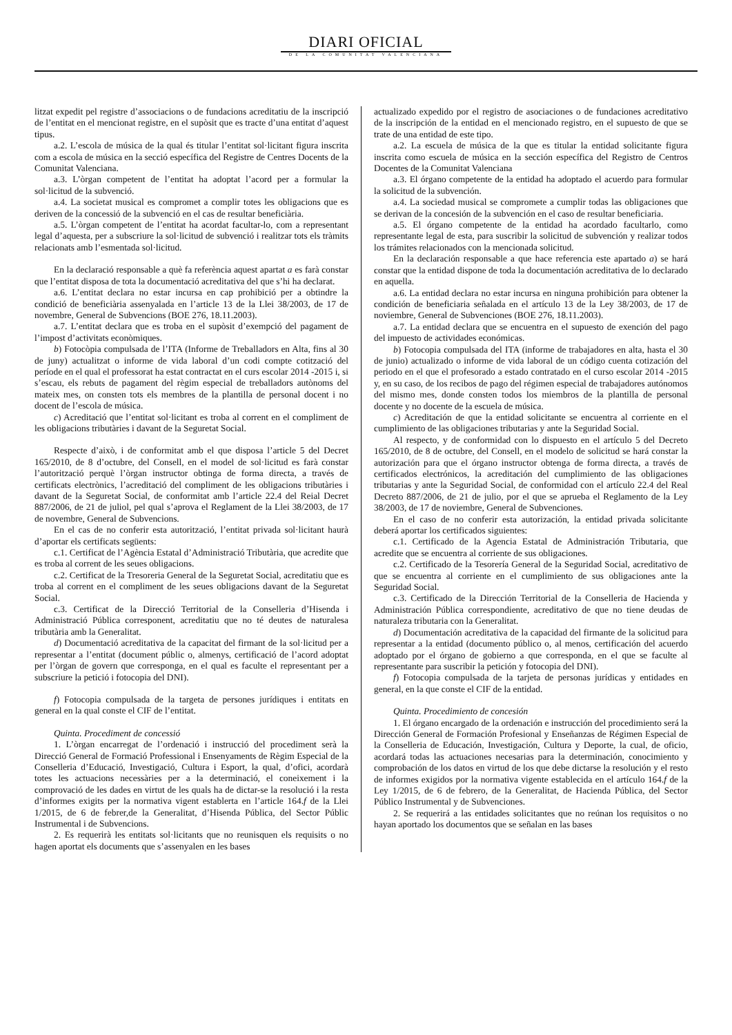DIARI OFICIAL
DE LA COMUNITAT VALENCIANA
litzat expedit pel registre d’associacions o de fundacions acreditatiu de la inscripció de l’entitat en el mencionat registre, en el supòsit que es tracte d’una entitat d’aquest tipus.
a.2. L’escola de música de la qual és titular l’entitat sol·licitant figura inscrita com a escola de música en la secció específica del Registre de Centres Docents de la Comunitat Valenciana.
a.3. L’òrgan competent de l’entitat ha adoptat l’acord per a formular la sol·licitud de la subvenció.
a.4. La societat musical es compromet a complir totes les obligacions que es deriven de la concessió de la subvenció en el cas de resultar beneficiària.
a.5. L’òrgan competent de l’entitat ha acordat facultar-lo, com a representant legal d’aquesta, per a subscriure la sol·licitud de subvenció i realitzar tots els tràmits relacionats amb l’esmentada sol·licitud.
En la declaració responsable a què fa referència aquest apartat a es farà constar que l’entitat disposa de tota la documentació acreditativa del que s’hi ha declarat.
a.6. L’entitat declara no estar incursa en cap prohibició per a obtindre la condició de beneficiària assenyalada en l’article 13 de la Llei 38/2003, de 17 de novembre, General de Subvencions (BOE 276, 18.11.2003).
a.7. L’entitat declara que es troba en el supòsit d’exempció del pagament de l’impost d’activitats econòmiques.
b) Fotocòpia compulsada de l’ITA (Informe de Treballadors en Alta, fins al 30 de juny) actualitzat o informe de vida laboral d’un codi compte cotització del període en el qual el professorat ha estat contractat en el curs escolar 2014 -2015 i, si s’escau, els rebuts de pagament del règim especial de treballadors autònoms del mateix mes, on consten tots els membres de la plantilla de personal docent i no docent de l’escola de música.
c) Acreditació que l’entitat sol·licitant es troba al corrent en el compliment de les obligacions tributàries i davant de la Seguretat Social.
Respecte d’això, i de conformitat amb el que disposa l’article 5 del Decret 165/2010, de 8 d’octubre, del Consell, en el model de sol·licitud es farà constar l’autorització perquè l’òrgan instructor obtinga de forma directa, a través de certificats electrònics, l’acreditació del compliment de les obligacions tributàries i davant de la Seguretat Social, de conformitat amb l’article 22.4 del Reial Decret 887/2006, de 21 de juliol, pel qual s’aprova el Reglament de la Llei 38/2003, de 17 de novembre, General de Subvencions.
En el cas de no conferir esta autorització, l’entitat privada sol·licitant haurà d’aportar els certificats següents:
c.1. Certificat de l’Agència Estatal d’Administració Tributària, que acredite que es troba al corrent de les seues obligacions.
c.2. Certificat de la Tresoreria General de la Seguretat Social, acreditatiu que es troba al corrent en el compliment de les seues obligacions davant de la Seguretat Social.
c.3. Certificat de la Direcció Territorial de la Conselleria d’Hisenda i Administració Pública corresponent, acreditatiu que no té deutes de naturalesa tributària amb la Generalitat.
d) Documentació acreditativa de la capacitat del firmant de la sol·licitud per a representar a l’entitat (document públic o, almenys, certificació de l’acord adoptat per l’òrgan de govern que corresponga, en el qual es faculte el representant per a subscriure la petició i fotocopia del DNI).
f) Fotocopia compulsada de la targeta de persones jurídiques i entitats en general en la qual conste el CIF de l’entitat.
Quinta. Procediment de concessió
1. L’òrgan encarregat de l’ordenació i instrucció del procediment serà la Direcció General de Formació Professional i Ensenyaments de Règim Especial de la Conselleria d’Educació, Investigació, Cultura i Esport, la qual, d’ofici, acordarà totes les actuacions necessàries per a la determinació, el coneixement i la comprovació de les dades en virtut de les quals ha de dictar-se la resolució i la resta d’informes exigits per la normativa vigent establerta en l’article 164.f de la Llei 1/2015, de 6 de febrer,de la Generalitat, d’Hisenda Pública, del Sector Públic Instrumental i de Subvencions.
2. Es requerirà les entitats sol·licitants que no reunisquen els requisits o no hagen aportat els documents que s’assenyalen en les bases
actualizado expedido por el registro de asociaciones o de fundaciones acreditativo de la inscripción de la entidad en el mencionado registro, en el supuesto de que se trate de una entidad de este tipo.
a.2. La escuela de música de la que es titular la entidad solicitante figura inscrita como escuela de música en la sección específica del Registro de Centros Docentes de la Comunitat Valenciana
a.3. El órgano competente de la entidad ha adoptado el acuerdo para formular la solicitud de la subvención.
a.4. La sociedad musical se compromete a cumplir todas las obligaciones que se derivan de la concesión de la subvención en el caso de resultar beneficiaria.
a.5. El órgano competente de la entidad ha acordado facultarlo, como representante legal de esta, para suscribir la solicitud de subvención y realizar todos los trámites relacionados con la mencionada solicitud.
En la declaración responsable a que hace referencia este apartado a) se hará constar que la entidad dispone de toda la documentación acreditativa de lo declarado en aquella.
a.6. La entidad declara no estar incursa en ninguna prohibición para obtener la condición de beneficiaria señalada en el artículo 13 de la Ley 38/2003, de 17 de noviembre, General de Subvenciones (BOE 276, 18.11.2003).
a.7. La entidad declara que se encuentra en el supuesto de exención del pago del impuesto de actividades económicas.
b) Fotocopia compulsada del ITA (informe de trabajadores en alta, hasta el 30 de junio) actualizado o informe de vida laboral de un código cuenta cotización del periodo en el que el profesorado a estado contratado en el curso escolar 2014 -2015 y, en su caso, de los recibos de pago del régimen especial de trabajadores autónomos del mismo mes, donde consten todos los miembros de la plantilla de personal docente y no docente de la escuela de música.
c) Acreditación de que la entidad solicitante se encuentra al corriente en el cumplimiento de las obligaciones tributarias y ante la Seguridad Social.
Al respecto, y de conformidad con lo dispuesto en el artículo 5 del Decreto 165/2010, de 8 de octubre, del Consell, en el modelo de solicitud se hará constar la autorización para que el órgano instructor obtenga de forma directa, a través de certificados electrónicos, la acreditación del cumplimiento de las obligaciones tributarias y ante la Seguridad Social, de conformidad con el artículo 22.4 del Real Decreto 887/2006, de 21 de julio, por el que se aprueba el Reglamento de la Ley 38/2003, de 17 de noviembre, General de Subvenciones.
En el caso de no conferir esta autorización, la entidad privada solicitante deberá aportar los certificados siguientes:
c.1. Certificado de la Agencia Estatal de Administración Tributaria, que acredite que se encuentra al corriente de sus obligaciones.
c.2. Certificado de la Tesorería General de la Seguridad Social, acreditativo de que se encuentra al corriente en el cumplimiento de sus obligaciones ante la Seguridad Social.
c.3. Certificado de la Dirección Territorial de la Conselleria de Hacienda y Administración Pública correspondiente, acreditativo de que no tiene deudas de naturaleza tributaria con la Generalitat.
d) Documentación acreditativa de la capacidad del firmante de la solicitud para representar a la entidad (documento público o, al menos, certificación del acuerdo adoptado por el órgano de gobierno a que corresponda, en el que se faculte al representante para suscribir la petición y fotocopia del DNI).
f) Fotocopia compulsada de la tarjeta de personas jurídicas y entidades en general, en la que conste el CIF de la entidad.
Quinta. Procedimiento de concesión
1. El órgano encargado de la ordenación e instrucción del procedimiento será la Dirección General de Formación Profesional y Enseñanzas de Régimen Especial de la Conselleria de Educación, Investigación, Cultura y Deporte, la cual, de oficio, acordará todas las actuaciones necesarias para la determinación, conocimiento y comprobación de los datos en virtud de los que debe dictarse la resolución y el resto de informes exigidos por la normativa vigente establecida en el artículo 164.f de la Ley 1/2015, de 6 de febrero, de la Generalitat, de Hacienda Pública, del Sector Público Instrumental y de Subvenciones.
2. Se requerirá a las entidades solicitantes que no reúnan los requisitos o no hayan aportado los documentos que se señalan en las bases